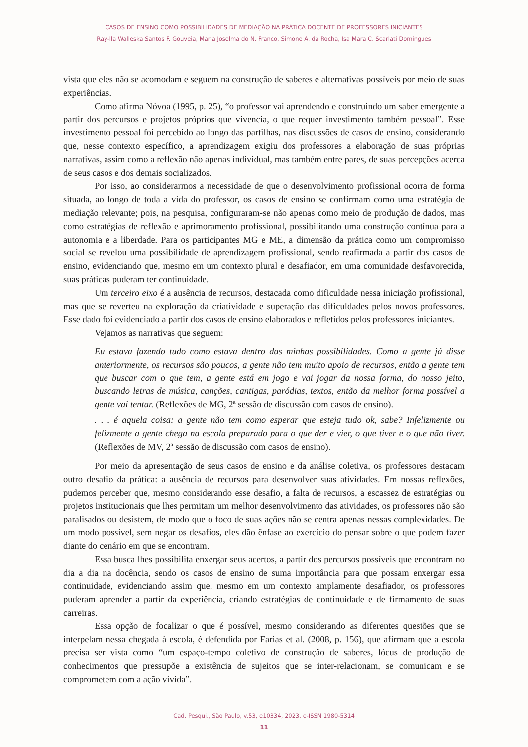CASOS DE ENSINO COMO POSSIBILIDADES DE MEDIAÇÃO NA PRÁTICA DOCENTE DE PROFESSORES INICIANTES
Ray-lla Walleska Santos F. Gouveia, Maria Joselma do N. Franco, Simone A. da Rocha, Isa Mara C. Scarlati Domingues
vista que eles não se acomodam e seguem na construção de saberes e alternativas possíveis por meio de suas experiências.
Como afirma Nóvoa (1995, p. 25), “o professor vai aprendendo e construindo um saber emergente a partir dos percursos e projetos próprios que vivencia, o que requer investimento também pessoal”. Esse investimento pessoal foi percebido ao longo das partilhas, nas discussões de casos de ensino, considerando que, nesse contexto específico, a aprendizagem exigiu dos professores a elaboração de suas próprias narrativas, assim como a reflexão não apenas individual, mas também entre pares, de suas percepções acerca de seus casos e dos demais socializados.
Por isso, ao considerarmos a necessidade de que o desenvolvimento profissional ocorra de forma situada, ao longo de toda a vida do professor, os casos de ensino se confirmam como uma estratégia de mediação relevante; pois, na pesquisa, configuraram-se não apenas como meio de produção de dados, mas como estratégias de reflexão e aprimoramento profissional, possibilitando uma construção contínua para a autonomia e a liberdade. Para os participantes MG e ME, a dimensão da prática como um compromisso social se revelou uma possibilidade de aprendizagem profissional, sendo reafirmada a partir dos casos de ensino, evidenciando que, mesmo em um contexto plural e desafiador, em uma comunidade desfavorecida, suas práticas puderam ter continuidade.
Um terceiro eixo é a ausência de recursos, destacada como dificuldade nessa iniciação profissional, mas que se reverteu na exploração da criatividade e superação das dificuldades pelos novos professores. Esse dado foi evidenciado a partir dos casos de ensino elaborados e refletidos pelos professores iniciantes.
Vejamos as narrativas que seguem:
Eu estava fazendo tudo como estava dentro das minhas possibilidades. Como a gente já disse anteriormente, os recursos são poucos, a gente não tem muito apoio de recursos, então a gente tem que buscar com o que tem, a gente está em jogo e vai jogar da nossa forma, do nosso jeito, buscando letras de música, canções, cantigas, paródias, textos, então da melhor forma possível a gente vai tentar. (Reflexões de MG, 2ª sessão de discussão com casos de ensino).
. . . é aquela coisa: a gente não tem como esperar que esteja tudo ok, sabe? Infelizmente ou felizmente a gente chega na escola preparado para o que der e vier, o que tiver e o que não tiver. (Reflexões de MV, 2ª sessão de discussão com casos de ensino).
Por meio da apresentação de seus casos de ensino e da análise coletiva, os professores destacam outro desafio da prática: a ausência de recursos para desenvolver suas atividades. Em nossas reflexões, pudemos perceber que, mesmo considerando esse desafio, a falta de recursos, a escassez de estratégias ou projetos institucionais que lhes permitam um melhor desenvolvimento das atividades, os professores não são paralisados ou desistem, de modo que o foco de suas ações não se centra apenas nessas complexidades. De um modo possível, sem negar os desafios, eles dão ênfase ao exercício do pensar sobre o que podem fazer diante do cenário em que se encontram.
Essa busca lhes possibilita enxergar seus acertos, a partir dos percursos possíveis que encontram no dia a dia na docência, sendo os casos de ensino de suma importância para que possam enxergar essa continuidade, evidenciando assim que, mesmo em um contexto amplamente desafiador, os professores puderam aprender a partir da experiência, criando estratégias de continuidade e de firmamento de suas carreiras.
Essa opção de focalizar o que é possível, mesmo considerando as diferentes questões que se interpelam nessa chegada à escola, é defendida por Farias et al. (2008, p. 156), que afirmam que a escola precisa ser vista como “um espaço-tempo coletivo de construção de saberes, lócus de produção de conhecimentos que pressupõe a existência de sujeitos que se inter-relacionam, se comunicam e se comprometem com a ação vivida”.
Cad. Pesqui., São Paulo, v.53, e10334, 2023, e-ISSN 1980-5314
11